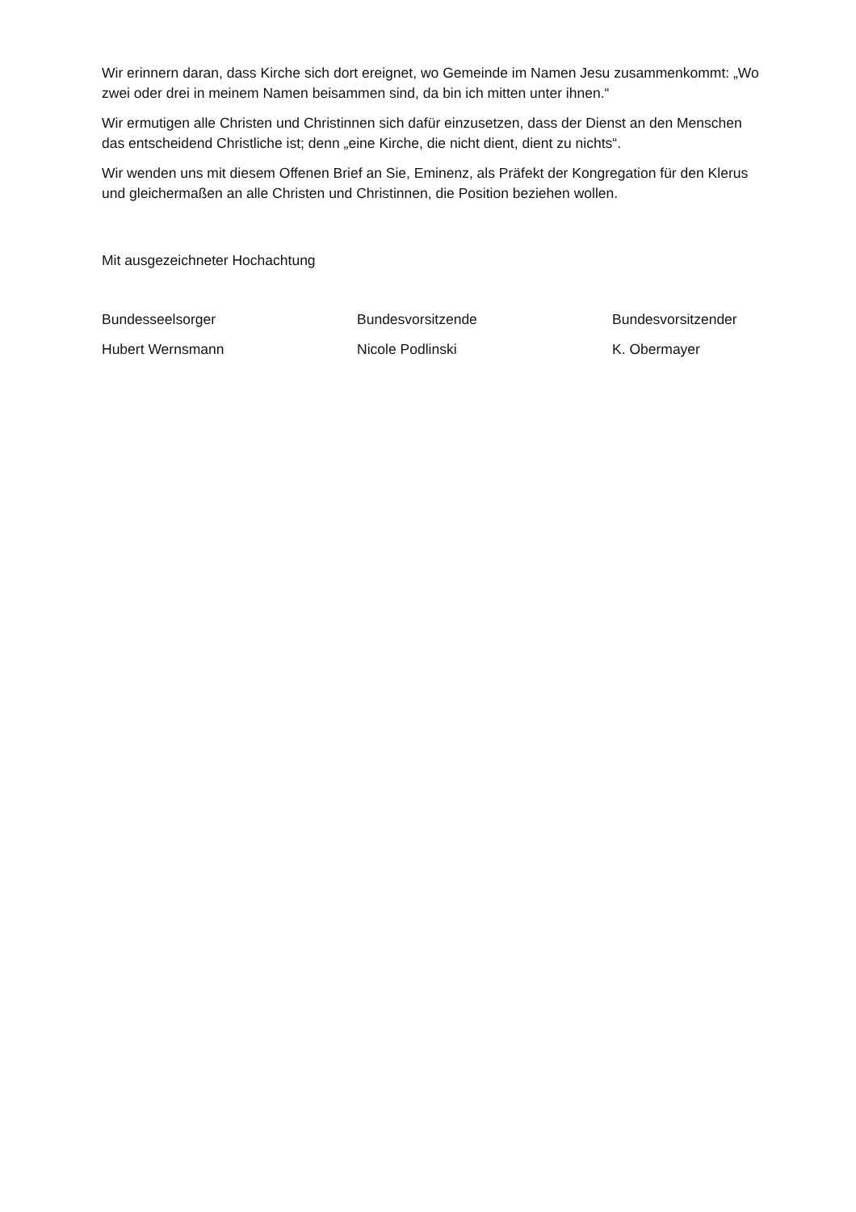Wir erinnern daran, dass Kirche sich dort ereignet, wo Gemeinde im Namen Jesu zusammenkommt: „Wo zwei oder drei in meinem Namen beisammen sind, da bin ich mitten unter ihnen.“
Wir ermutigen alle Christen und Christinnen sich dafür einzusetzen, dass der Dienst an den Menschen das entscheidend Christliche ist; denn „eine Kirche, die nicht dient, dient zu nichts“.
Wir wenden uns mit diesem Offenen Brief an Sie, Eminenz, als Präfekt der Kongregation für den Klerus und gleichermaßen an alle Christen und Christinnen, die Position beziehen wollen.
Mit ausgezeichneter Hochachtung
Bundesseelsorger
Bundesvorsitzende
Bundesvorsitzender
Hubert Wernsmann
Nicole Podlinski
K. Obermayer